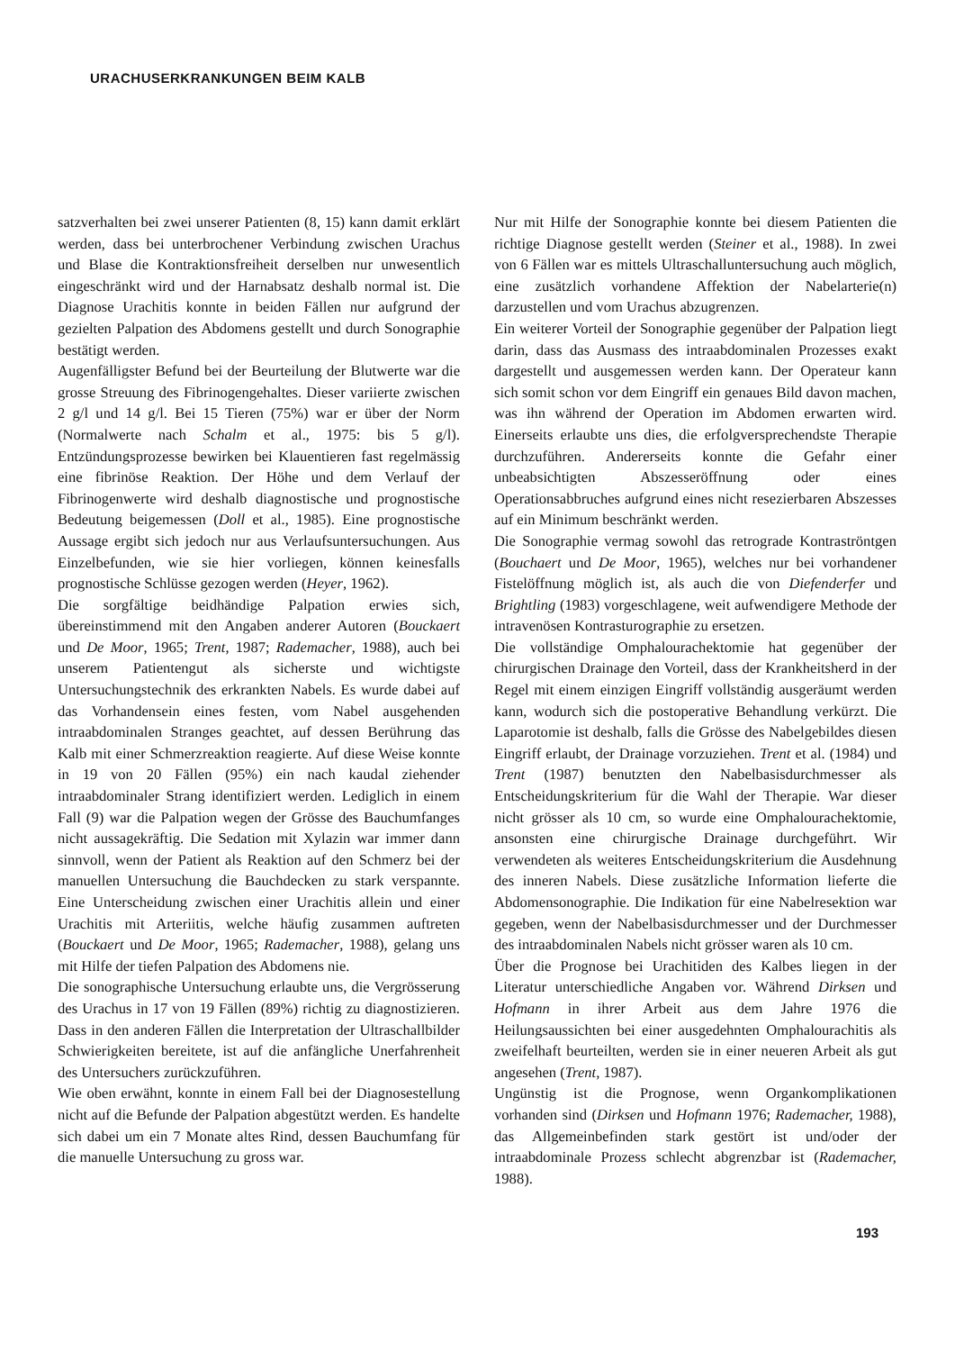URACHUSERKRANKUNGEN BEIM KALB
satzverhalten bei zwei unserer Patienten (8, 15) kann damit erklärt werden, dass bei unterbrochener Verbindung zwischen Urachus und Blase die Kontraktionsfreiheit derselben nur unwesentlich eingeschränkt wird und der Harnabsatz deshalb normal ist. Die Diagnose Urachitis konnte in beiden Fällen nur aufgrund der gezielten Palpation des Abdomens gestellt und durch Sonographie bestätigt werden.
Augenfälligster Befund bei der Beurteilung der Blutwerte war die grosse Streuung des Fibrinogengehaltes. Dieser variierte zwischen 2 g/l und 14 g/l. Bei 15 Tieren (75%) war er über der Norm (Normalwerte nach Schalm et al., 1975: bis 5 g/l). Entzündungsprozesse bewirken bei Klauentieren fast regelmässig eine fibrinöse Reaktion. Der Höhe und dem Verlauf der Fibrinogenwerte wird deshalb diagnostische und prognostische Bedeutung beigemessen (Doll et al., 1985). Eine prognostische Aussage ergibt sich jedoch nur aus Verlaufsuntersuchungen. Aus Einzelbefunden, wie sie hier vorliegen, können keinesfalls prognostische Schlüsse gezogen werden (Heyer, 1962).
Die sorgfältige beidhändige Palpation erwies sich, übereinstimmend mit den Angaben anderer Autoren (Bouckaert und De Moor, 1965; Trent, 1987; Rademacher, 1988), auch bei unserem Patientengut als sicherste und wichtigste Untersuchungstechnik des erkrankten Nabels. Es wurde dabei auf das Vorhandensein eines festen, vom Nabel ausgehenden intraabdominalen Stranges geachtet, auf dessen Berührung das Kalb mit einer Schmerzreaktion reagierte. Auf diese Weise konnte in 19 von 20 Fällen (95%) ein nach kaudal ziehender intraabdominaler Strang identifiziert werden. Lediglich in einem Fall (9) war die Palpation wegen der Grösse des Bauchumfanges nicht aussagekräftig. Die Sedation mit Xylazin war immer dann sinnvoll, wenn der Patient als Reaktion auf den Schmerz bei der manuellen Untersuchung die Bauchdecken zu stark verspannte. Eine Unterscheidung zwischen einer Urachitis allein und einer Urachitis mit Arteriitis, welche häufig zusammen auftreten (Bouckaert und De Moor, 1965; Rademacher, 1988), gelang uns mit Hilfe der tiefen Palpation des Abdomens nie.
Die sonographische Untersuchung erlaubte uns, die Vergrösserung des Urachus in 17 von 19 Fällen (89%) richtig zu diagnostizieren. Dass in den anderen Fällen die Interpretation der Ultraschallbilder Schwierigkeiten bereitete, ist auf die anfängliche Unerfahrenheit des Untersuchers zurückzuführen.
Wie oben erwähnt, konnte in einem Fall bei der Diagnosestellung nicht auf die Befunde der Palpation abgestützt werden. Es handelte sich dabei um ein 7 Monate altes Rind, dessen Bauchumfang für die manuelle Untersuchung zu gross war.
Nur mit Hilfe der Sonographie konnte bei diesem Patienten die richtige Diagnose gestellt werden (Steiner et al., 1988). In zwei von 6 Fällen war es mittels Ultraschalluntersuchung auch möglich, eine zusätzlich vorhandene Affektion der Nabelarterie(n) darzustellen und vom Urachus abzugrenzen.
Ein weiterer Vorteil der Sonographie gegenüber der Palpation liegt darin, dass das Ausmass des intraabdominalen Prozesses exakt dargestellt und ausgemessen werden kann. Der Operateur kann sich somit schon vor dem Eingriff ein genaues Bild davon machen, was ihn während der Operation im Abdomen erwarten wird. Einerseits erlaubte uns dies, die erfolgversprechendste Therapie durchzuführen. Andererseits konnte die Gefahr einer unbeabsichtigten Abszesseröffnung oder eines Operationsabbruches aufgrund eines nicht resezierbaren Abszesses auf ein Minimum beschränkt werden.
Die Sonographie vermag sowohl das retrograde Kontraströntgen (Bouchaert und De Moor, 1965), welches nur bei vorhandener Fistelöffnung möglich ist, als auch die von Diefenderfer und Brightling (1983) vorgeschlagene, weit aufwendigere Methode der intravenösen Kontrasturographie zu ersetzen.
Die vollständige Omphalourachektomie hat gegenüber der chirurgischen Drainage den Vorteil, dass der Krankheitsherd in der Regel mit einem einzigen Eingriff vollständig ausgeräumt werden kann, wodurch sich die postoperative Behandlung verkürzt. Die Laparotomie ist deshalb, falls die Grösse des Nabelgebildes diesen Eingriff erlaubt, der Drainage vorzuziehen. Trent et al. (1984) und Trent (1987) benutzten den Nabelbasisdurchmesser als Entscheidungskriterium für die Wahl der Therapie. War dieser nicht grösser als 10 cm, so wurde eine Omphalourachektomie, ansonsten eine chirurgische Drainage durchgeführt. Wir verwendeten als weiteres Entscheidungskriterium die Ausdehnung des inneren Nabels. Diese zusätzliche Information lieferte die Abdomensonographie. Die Indikation für eine Nabelresektion war gegeben, wenn der Nabelbasisdurchmesser und der Durchmesser des intraabdominalen Nabels nicht grösser waren als 10 cm.
Über die Prognose bei Urachitiden des Kalbes liegen in der Literatur unterschiedliche Angaben vor. Während Dirksen und Hofmann in ihrer Arbeit aus dem Jahre 1976 die Heilungsaussichten bei einer ausgedehnten Omphalourachitis als zweifelhaft beurteilten, werden sie in einer neueren Arbeit als gut angesehen (Trent, 1987).
Ungünstig ist die Prognose, wenn Organkomplikationen vorhanden sind (Dirksen und Hofmann 1976; Rademacher, 1988), das Allgemeinbefinden stark gestört ist und/oder der intraabdominale Prozess schlecht abgrenzbar ist (Rademacher, 1988).
193